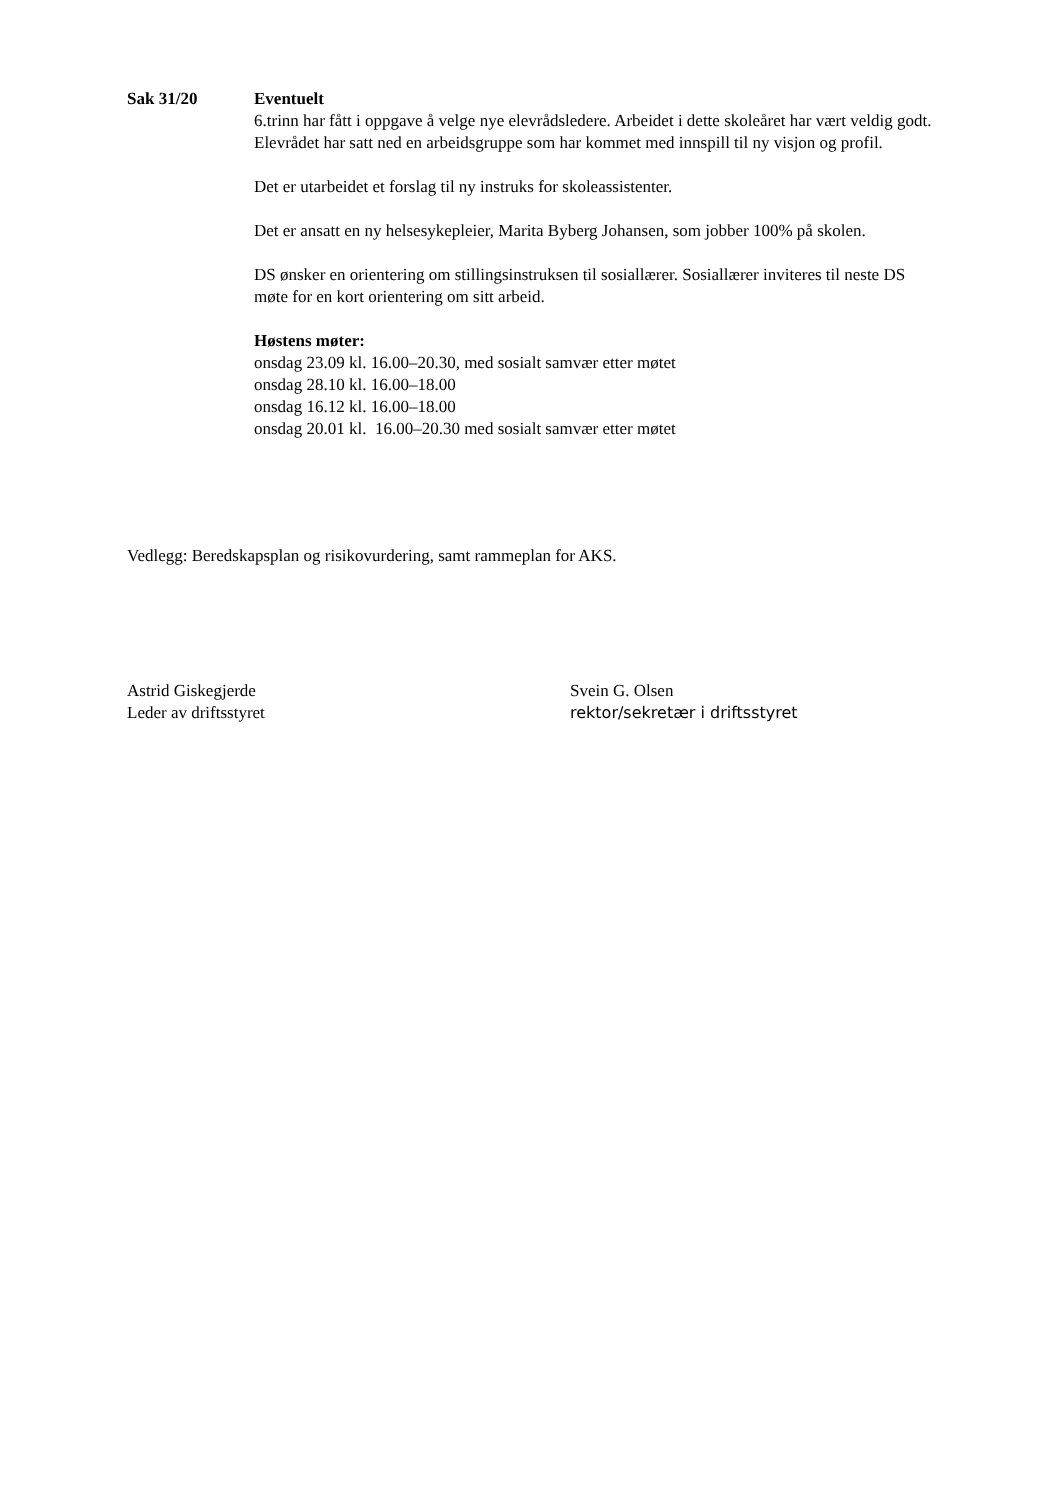Sak 31/20 Eventuelt
6.trinn har fått i oppgave å velge nye elevrådsledere. Arbeidet i dette skoleåret har vært veldig godt. Elevrådet har satt ned en arbeidsgruppe som har kommet med innspill til ny visjon og profil.
Det er utarbeidet et forslag til ny instruks for skoleassistenter.
Det er ansatt en ny helsesykepleier, Marita Byberg Johansen, som jobber 100% på skolen.
DS ønsker en orientering om stillingsinstruksen til sosiallærer. Sosiallærer inviteres til neste DS møte for en kort orientering om sitt arbeid.
Høstens møter:
onsdag 23.09 kl. 16.00–20.30, med sosialt samvær etter møtet
onsdag 28.10 kl. 16.00–18.00
onsdag 16.12 kl. 16.00–18.00
onsdag 20.01 kl. 16.00–20.30 med sosialt samvær etter møtet
Vedlegg: Beredskapsplan og risikovurdering, samt rammeplan for AKS.
Astrid Giskegjerde
Leder av driftsstyret
Svein G. Olsen
rektor/sekretær i driftsstyret